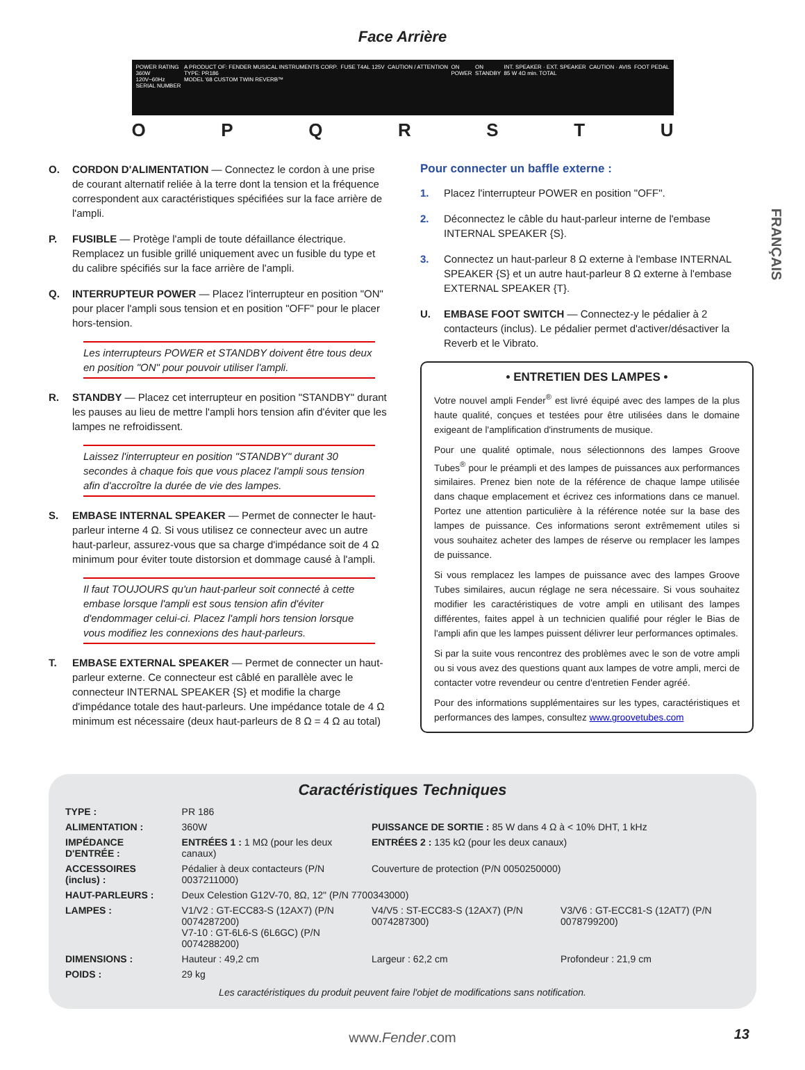Face Arrière
POWER RATING
360W
120V~60Hz
SERIAL NUMBER
A PRODUCT OF: FENDER MUSICAL INSTRUMENTS CORP.
TYPE: PR186
MODEL '68 CUSTOM TWIN REVERB™
FUSE T4AL 125V CAUTION / ATTENTION ON
POWER
ON
STANDBY
INT. SPEAKER · EXT. SPEAKER
85 W 4Ω min. TOTAL
CAUTION · AVIS FOOT PEDAL
O P Q R S T U
FRANÇAIS
O. CORDON D'ALIMENTATION — Connectez le cordon à une prise de courant alternatif reliée à la terre dont la tension et la fréquence correspondent aux caractéristiques spécifiées sur la face arrière de l'ampli.
P. FUSIBLE — Protège l'ampli de toute défaillance électrique. Remplacez un fusible grillé uniquement avec un fusible du type et du calibre spécifiés sur la face arrière de l'ampli.
Q. INTERRUPTEUR POWER — Placez l'interrupteur en position "ON" pour placer l'ampli sous tension et en position "OFF" pour le placer hors-tension.
Les interrupteurs POWER et STANDBY doivent être tous deux en position "ON" pour pouvoir utiliser l'ampli.
R. STANDBY — Placez cet interrupteur en position "STANDBY" durant les pauses au lieu de mettre l'ampli hors tension afin d'éviter que les lampes ne refroidissent.
Laissez l'interrupteur en position "STANDBY" durant 30 secondes à chaque fois que vous placez l'ampli sous tension afin d'accroître la durée de vie des lampes.
S. EMBASE INTERNAL SPEAKER — Permet de connecter le haut-parleur interne 4 Ω. Si vous utilisez ce connecteur avec un autre haut-parleur, assurez-vous que sa charge d'impédance soit de 4 Ω minimum pour éviter toute distorsion et dommage causé à l'ampli.
Il faut TOUJOURS qu'un haut-parleur soit connecté à cette embase lorsque l'ampli est sous tension afin d'éviter d'endommager celui-ci. Placez l'ampli hors tension lorsque vous modifiez les connexions des haut-parleurs.
T. EMBASE EXTERNAL SPEAKER — Permet de connecter un haut-parleur externe. Ce connecteur est câblé en parallèle avec le connecteur INTERNAL SPEAKER {S} et modifie la charge d'impédance totale des haut-parleurs. Une impédance totale de 4 Ω minimum est nécessaire (deux haut-parleurs de 8 Ω = 4 Ω au total)
Pour connecter un baffle externe :
1. Placez l'interrupteur POWER en position "OFF".
2. Déconnectez le câble du haut-parleur interne de l'embase INTERNAL SPEAKER {S}.
3. Connectez un haut-parleur 8 Ω externe à l'embase INTERNAL SPEAKER {S} et un autre haut-parleur 8 Ω externe à l'embase EXTERNAL SPEAKER {T}.
U. EMBASE FOOT SWITCH — Connectez-y le pédalier à 2 contacteurs (inclus). Le pédalier permet d'activer/désactiver la Reverb et le Vibrato.
• ENTRETIEN DES LAMPES •
Votre nouvel ampli Fender<sup>®</sup> est livré équipé avec des lampes de la plus haute qualité, conçues et testées pour être utilisées dans le domaine exigeant de l'amplification d'instruments de musique.
Pour une qualité optimale, nous sélectionnons des lampes Groove Tubes<sup>®</sup> pour le préampli et des lampes de puissances aux performances similaires. Prenez bien note de la référence de chaque lampe utilisée dans chaque emplacement et écrivez ces informations dans ce manuel. Portez une attention particulière à la référence notée sur la base des lampes de puissance. Ces informations seront extrêmement utiles si vous souhaitez acheter des lampes de réserve ou remplacer les lampes de puissance.
Si vous remplacez les lampes de puissance avec des lampes Groove Tubes similaires, aucun réglage ne sera nécessaire. Si vous souhaitez modifier les caractéristiques de votre ampli en utilisant des lampes différentes, faites appel à un technicien qualifié pour régler le Bias de l'ampli afin que les lampes puissent délivrer leur performances optimales.
Si par la suite vous rencontrez des problèmes avec le son de votre ampli ou si vous avez des questions quant aux lampes de votre ampli, merci de contacter votre revendeur ou centre d'entretien Fender agréé.
Pour des informations supplémentaires sur les types, caractéristiques et performances des lampes, consultez www.groovetubes.com
Caractéristiques Techniques
| TYPE : | PR 186 | | |
| ALIMENTATION : | 360W | PUISSANCE DE SORTIE : 85 W dans 4 Ω à < 10% DHT, 1 kHz | |
| IMPÉDANCE D'ENTRÉE : | ENTRÉES 1 : 1 MΩ (pour les deux canaux) | ENTRÉES 2 : 135 kΩ (pour les deux canaux) | |
| ACCESSOIRES (inclus) : | Pédalier à deux contacteurs (P/N 0037211000) | Couverture de protection (P/N 0050250000) | |
| HAUT-PARLEURS : | Deux Celestion G12V-70, 8Ω, 12" (P/N 7700343000) | | |
| LAMPES : | V1/V2 : GT-ECC83-S (12AX7) (P/N 0074287200) V7-10 : GT-6L6-S (6L6GC) (P/N 0074288200) | V4/V5 : ST-ECC83-S (12AX7) (P/N 0074287300) | V3/V6 : GT-ECC81-S (12AT7) (P/N 0078799200) |
| DIMENSIONS : | Hauteur : 49,2 cm | Largeur : 62,2 cm | Profondeur : 21,9 cm |
| POIDS : | 29 kg | | |
Les caractéristiques du produit peuvent faire l'objet de modifications sans notification.
www.Fender.com
13